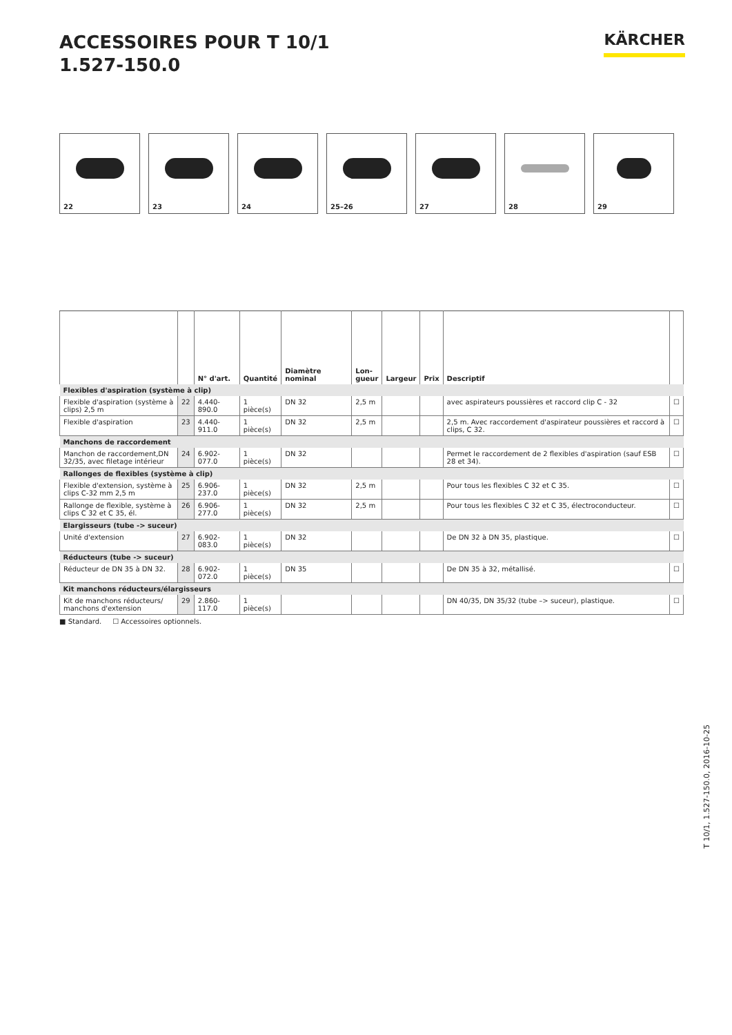ACCESSOIRES POUR T 10/1
1.527-150.0
KÄRCHER
22 23 24 25–26 27 28 29
| | | N° d'art. | Quantité | Diamètre nominal | Lon- gueur | Largeur | Prix | Descriptif | |
| --- | --- | --- | --- | --- | --- | --- | --- | --- | --- |
| Flexibles d'aspiration (système à clip) | | | | | | | | | |
| Flexible d'aspiration (système à clips) 2,5 m | 22 | 4.440-890.0 | 1 pièce(s) | DN 32 | 2,5 m | | | avec aspirateurs poussières et raccord clip C - 32 | ☐ |
| Flexible d'aspiration | 23 | 4.440-911.0 | 1 pièce(s) | DN 32 | 2,5 m | | | 2,5 m. Avec raccordement d'aspirateur poussières et raccord à clips, C 32. | ☐ |
| Manchons de raccordement | | | | | | | | | |
| Manchon de raccordement,DN 32/35, avec filetage intérieur | 24 | 6.902-077.0 | 1 pièce(s) | DN 32 | | | | Permet le raccordement de 2 flexibles d'aspiration (sauf ESB 28 et 34). | ☐ |
| Rallonges de flexibles (système à clip) | | | | | | | | | |
| Flexible d'extension, système à clips C-32 mm 2,5 m | 25 | 6.906-237.0 | 1 pièce(s) | DN 32 | 2,5 m | | | Pour tous les flexibles C 32 et C 35. | ☐ |
| Rallonge de flexible, système à clips C 32 et C 35, él. | 26 | 6.906-277.0 | 1 pièce(s) | DN 32 | 2,5 m | | | Pour tous les flexibles C 32 et C 35, électroconducteur. | ☐ |
| Elargisseurs (tube -> suceur) | | | | | | | | | |
| Unité d'extension | 27 | 6.902-083.0 | 1 pièce(s) | DN 32 | | | | De DN 32 à DN 35, plastique. | ☐ |
| Réducteurs (tube -> suceur) | | | | | | | | | |
| Réducteur de DN 35 à DN 32. | 28 | 6.902-072.0 | 1 pièce(s) | DN 35 | | | | De DN 35 à 32, métallisé. | ☐ |
| Kit manchons réducteurs/élargisseurs | | | | | | | | | |
| Kit de manchons réducteurs/ manchons d'extension | 29 | 2.860-117.0 | 1 pièce(s) | | | | | DN 40/35, DN 35/32 (tube –> suceur), plastique. | ☐ |
■ Standard. ☐ Accessoires optionnels.
T 10/1, 1.527-150.0, 2016-10-25